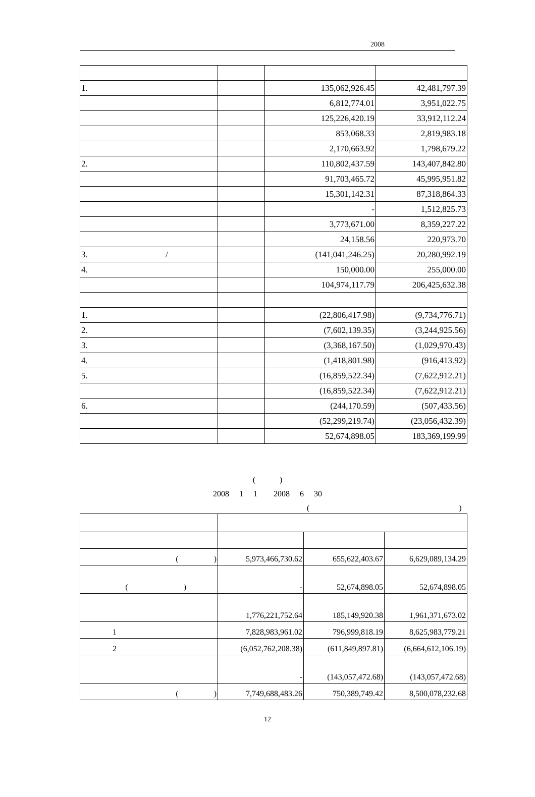2008
| 1. | | 135,062,926.45 | 42,481,797.39 |
| | | 6,812,774.01 | 3,951,022.75 |
| | | 125,226,420.19 | 33,912,112.24 |
| | | 853,068.33 | 2,819,983.18 |
| | | 2,170,663.92 | 1,798,679.22 |
| 2. | | 110,802,437.59 | 143,407,842.80 |
| | | 91,703,465.72 | 45,995,951.82 |
| | | 15,301,142.31 | 87,318,864.33 |
| | | - | 1,512,825.73 |
| | | 3,773,671.00 | 8,359,227.22 |
| | | 24,158.56 | 220,973.70 |
| 3. / | | (141,041,246.25) | 20,280,992.19 |
| 4. | | 150,000.00 | 255,000.00 |
| | | 104,974,117.79 | 206,425,632.38 |
| 1. | | (22,806,417.98) | (9,734,776.71) |
| 2. | | (7,602,139.35) | (3,244,925.56) |
| 3. | | (3,368,167.50) | (1,029,970.43) |
| 4. | | (1,418,801.98) | (916,413.92) |
| 5. | | (16,859,522.34) | (7,622,912.21) |
| | | (16,859,522.34) | (7,622,912.21) |
| 6. | | (244,170.59) | (507,433.56) |
| | | (52,299,219.74) | (23,056,432.39) |
| | | 52,674,898.05 | 183,369,199.99 |
( )
2008 1 1 2008 6 30
()
| ( ) | 5,973,466,730.62 | 655,622,403.67 | 6,629,089,134.29 |
| ( ) | - | 52,674,898.05 | 52,674,898.05 |
| | 1,776,221,752.64 | 185,149,920.38 | 1,961,371,673.02 |
| 1 | 7,828,983,961.02 | 796,999,818.19 | 8,625,983,779.21 |
| 2 | (6,052,762,208.38) | (611,849,897.81) | (6,664,612,106.19) |
| | - | (143,057,472.68) | (143,057,472.68) |
| ( ) | 7,749,688,483.26 | 750,389,749.42 | 8,500,078,232.68 |
12